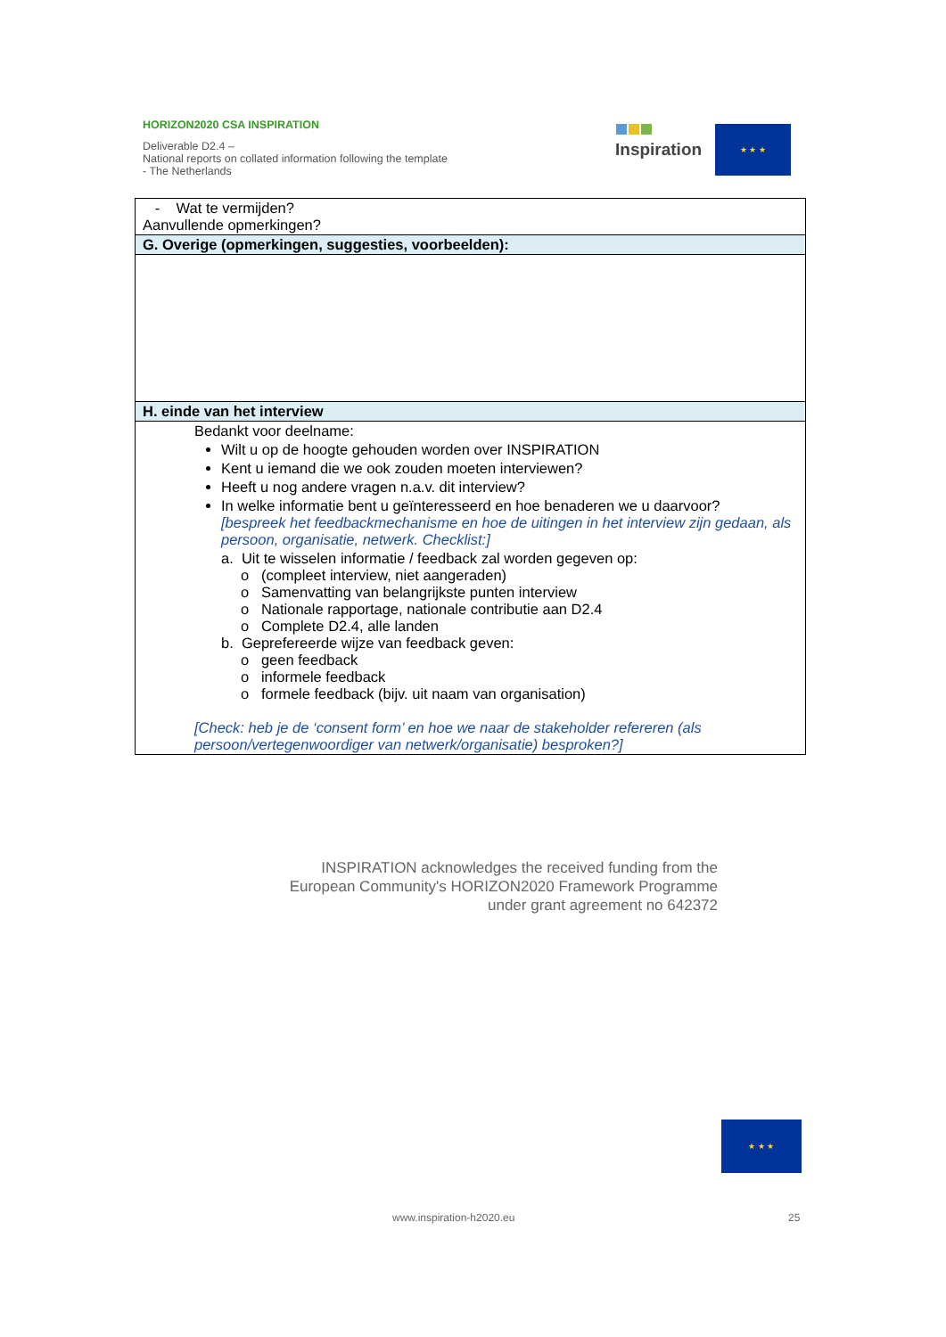HORIZON2020 CSA INSPIRATION
Deliverable D2.4 –
National reports on collated information following the template - The Netherlands
Inspiration
★ ★ ★
| - Wat te vermijden? Aanvullende opmerkingen? |
| G. Overige (opmerkingen, suggesties, voorbeelden): |
| H. einde van het interview |
| Bedankt voor deelname: Wilt u op de hoogte gehouden worden over INSPIRATION Kent u iemand die we ook zouden moeten interviewen? Heeft u nog andere vragen n.a.v. dit interview? In welke informatie bent u geïnteresseerd en hoe benaderen we u daarvoor? [bespreek het feedbackmechanisme en hoe de uitingen in het interview zijn gedaan, als persoon, organisatie, netwerk. Checklist:] a. Uit te wisselen informatie / feedback zal worden gegeven op: o (compleet interview, niet aangeraden) o Samenvatting van belangrijkste punten interview o Nationale rapportage, nationale contributie aan D2.4 o Complete D2.4, alle landen b. Geprefereerde wijze van feedback geven: o geen feedback o informele feedback o formele feedback (bijv. uit naam van organisation) [Check: heb je de ‘consent form’ en hoe we naar de stakeholder refereren (als persoon/vertegenwoordiger van netwerk/organisatie) besproken?] |
INSPIRATION acknowledges the received funding from the
European Community's HORIZON2020 Framework Programme
under grant agreement no 642372
★ ★ ★
www.inspiration-h2020.eu 25